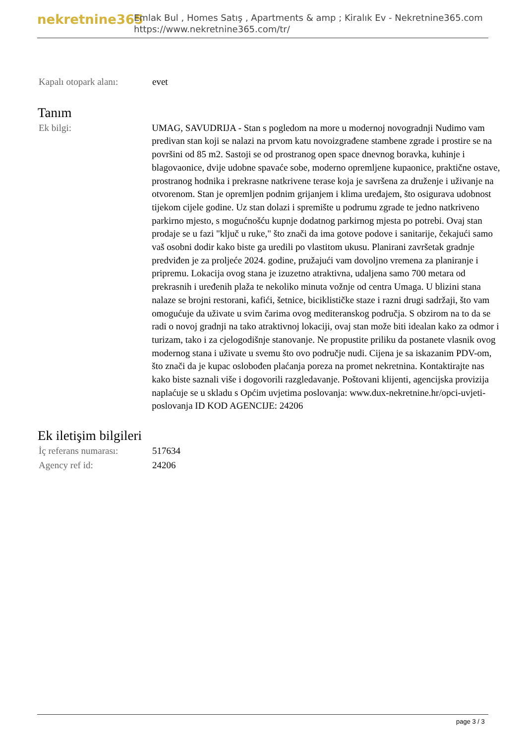nekretnine365
Emlak Bul , Homes Satış , Apartments & amp ; Kiralık Ev - Nekretnine365.com
https://www.nekretnine365.com/tr/
| Kapalı otopark alanı: | evet |
Tanım
| Ek bilgi: | UMAG, SAVUDRIJA - Stan s pogledom na more u modernoj novogradnji Nudimo vam predivan stan koji se nalazi na prvom katu novoizgrađene stambene zgrade i prostire se na površini od 85 m2. Sastoji se od prostranog open space dnevnog boravka, kuhinje i blagovaonice, dvije udobne spavaće sobe, moderno opremljene kupaonice, praktične ostave, prostranog hodnika i prekrasne natkrivene terase koja je savršena za druženje i uživanje na otvorenom. Stan je opremljen podnim grijanjem i klima uređajem, što osigurava udobnost tijekom cijele godine. Uz stan dolazi i spremište u podrumu zgrade te jedno natkriveno parkirno mjesto, s mogućnošću kupnje dodatnog parkirnog mjesta po potrebi. Ovaj stan prodaje se u fazi "ključ u ruke," što znači da ima gotove podove i sanitarije, čekajući samo vaš osobni dodir kako biste ga uredili po vlastitom ukusu. Planirani završetak gradnje predviđen je za proljeće 2024. godine, pružajući vam dovoljno vremena za planiranje i pripremu. Lokacija ovog stana je izuzetno atraktivna, udaljena samo 700 metara od prekrasnih i uređenih plaža te nekoliko minuta vožnje od centra Umaga. U blizini stana nalaze se brojni restorani, kafići, šetnice, biciklističke staze i razni drugi sadržaji, što vam omogućuje da uživate u svim čarima ovog mediteranskog područja. S obzirom na to da se radi o novoj gradnji na tako atraktivnoj lokaciji, ovaj stan može biti idealan kako za odmor i turizam, tako i za cjelogodišnje stanovanje. Ne propustite priliku da postanete vlasnik ovog modernog stana i uživate u svemu što ovo područje nudi. Cijena je sa iskazanim PDV-om, što znači da je kupac oslobođen plaćanja poreza na promet nekretnina. Kontaktirajte nas kako biste saznali više i dogovorili razgledavanje. Poštovani klijenti, agencijska provizija naplaćuje se u skladu s Općim uvjetima poslovanja: www.dux-nekretnine.hr/opci-uvjeti-poslovanja ID KOD AGENCIJE: 24206 |
Ek iletişim bilgileri
| İç referans numarası: | 517634 |
| Agency ref id: | 24206 |
page 3 / 3